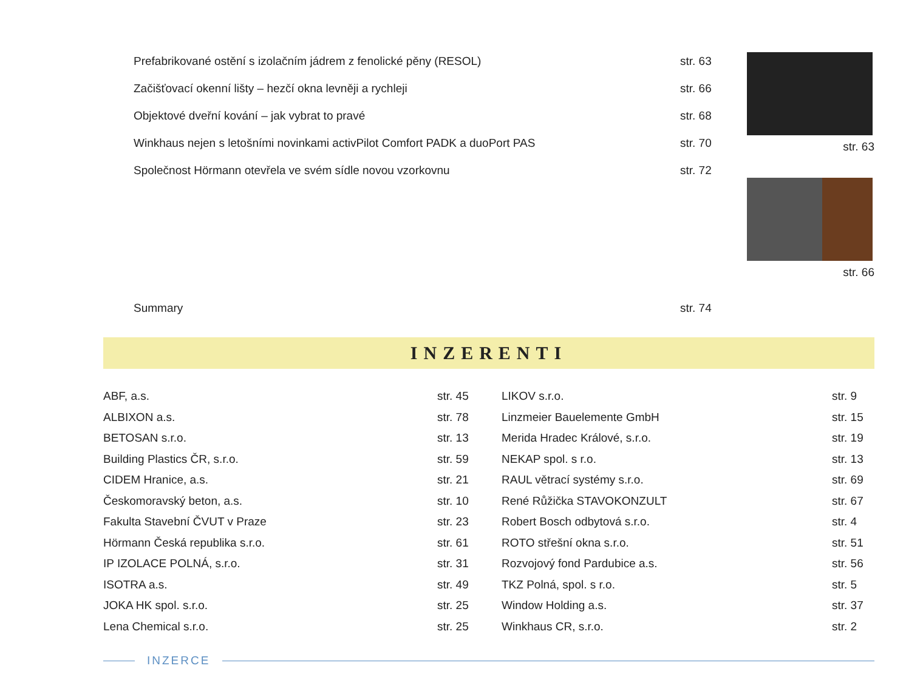Prefabrikované ostění s izolačním jádrem z fenolické pěny (RESOL) str. 63
Začišťovací okenní lišty – hezčí okna levněji a rychleji str. 66
Objektové dveřní kování – jak vybrat to pravé str. 68
Winkhaus nejen s letošními novinkami activPilot Comfort PADK a duoPort PAS str. 70
Společnost Hörmann otevřela ve svém sídle novou vzorkovnu str. 72
Summary str. 74
str. 63
str. 66
INZERENTI
| ABF, a.s. | str. 45 | LIKOV s.r.o. | str. 9 |
| ALBIXON a.s. | str. 78 | Linzmeier Bauelemente GmbH | str. 15 |
| BETOSAN s.r.o. | str. 13 | Merida Hradec Králové, s.r.o. | str. 19 |
| Building Plastics ČR, s.r.o. | str. 59 | NEKAP spol. s r.o. | str. 13 |
| CIDEM Hranice, a.s. | str. 21 | RAUL větrací systémy s.r.o. | str. 69 |
| Českomoravský beton, a.s. | str. 10 | René Růžička STAVOKONZULT | str. 67 |
| Fakulta Stavební ČVUT v Praze | str. 23 | Robert Bosch odbytová s.r.o. | str. 4 |
| Hörmann Česká republika s.r.o. | str. 61 | ROTO střešní okna s.r.o. | str. 51 |
| IP IZOLACE POLNÁ, s.r.o. | str. 31 | Rozvojový fond Pardubice a.s. | str. 56 |
| ISOTRA a.s. | str. 49 | TKZ Polná, spol. s r.o. | str. 5 |
| JOKA HK spol. s.r.o. | str. 25 | Window Holding a.s. | str. 37 |
| Lena Chemical s.r.o. | str. 25 | Winkhaus CR, s.r.o. | str. 2 |
INZERCE